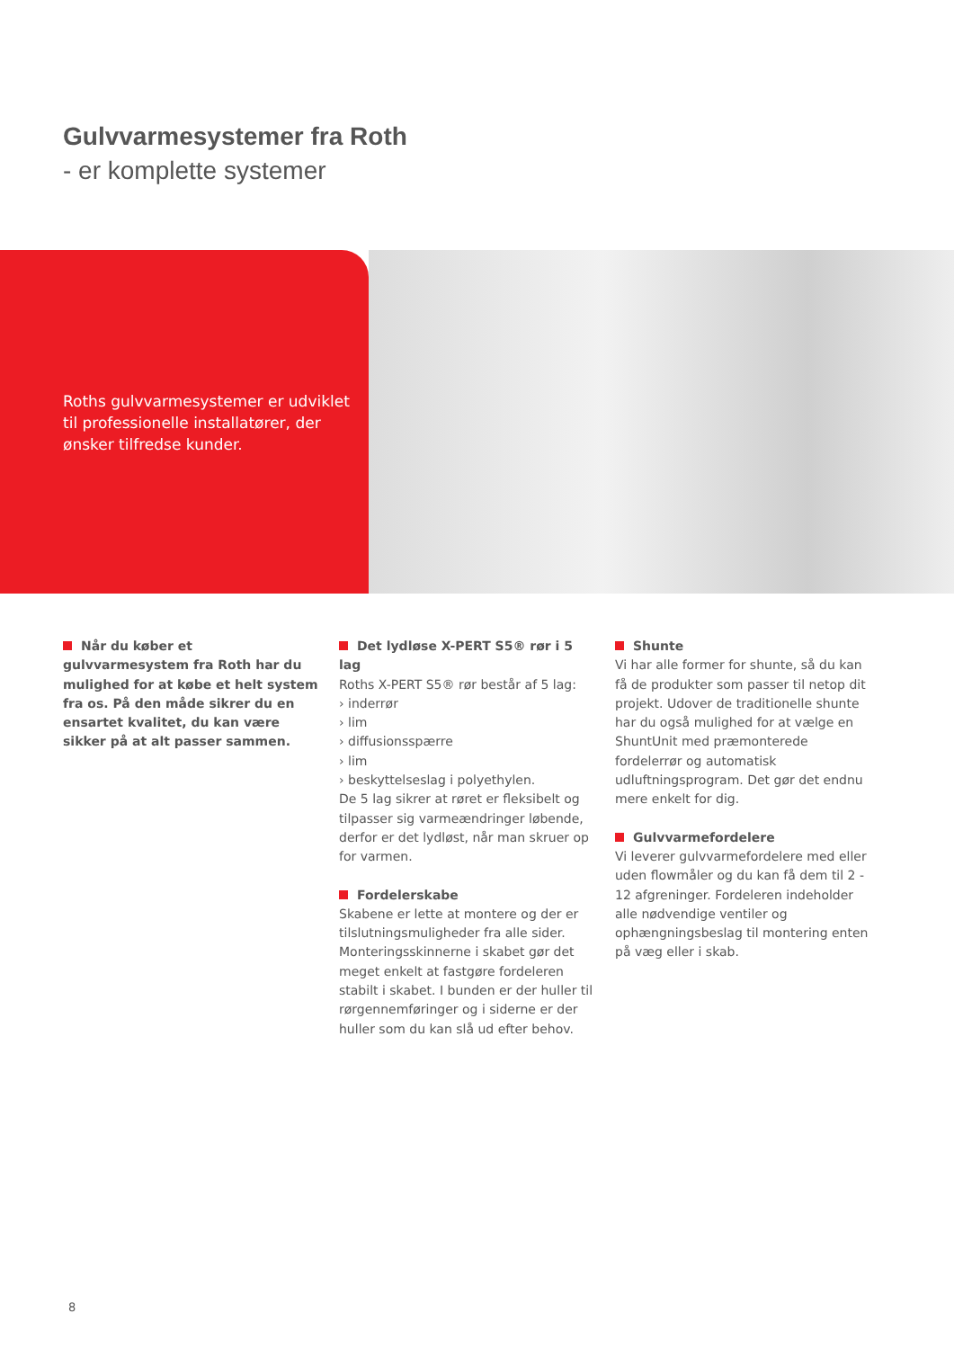Gulvvarmesystemer fra Roth
- er komplette systemer
Roths gulvvarmesystemer er udviklet til professionelle installatører, der ønsker tilfredse kunder.
Når du køber et gulvvarmesystem fra Roth har du mulighed for at købe et helt system fra os. På den måde sikrer du en ensartet kvalitet, du kan være sikker på at alt passer sammen.
Det lydløse X-PERT S5® rør i 5 lag
Roths X-PERT S5® rør består af 5 lag:
› inderrør
› lim
› diffusionsspærre
› lim
› beskyttelseslag i polyethylen.
De 5 lag sikrer at røret er fleksibelt og tilpasser sig varmeændringer løbende, derfor er det lydløst, når man skruer op for varmen.
Fordelerskabe
Skabene er lette at montere og der er tilslutningsmuligheder fra alle sider. Monteringsskinnerne i skabet gør det meget enkelt at fastgøre fordeleren stabilt i skabet. I bunden er der huller til rørgennemføringer og i siderne er der huller som du kan slå ud efter behov.
Shunte
Vi har alle former for shunte, så du kan få de produkter som passer til netop dit projekt. Udover de traditionelle shunte har du også mulighed for at vælge en ShuntUnit med præmonterede fordelerrør og automatisk udluftningsprogram. Det gør det endnu mere enkelt for dig.
Gulvvarmefordelere
Vi leverer gulvvarmefordelere med eller uden flowmåler og du kan få dem til 2 - 12 afgreninger. Fordeleren indeholder alle nødvendige ventiler og ophængningsbeslag til montering enten på væg eller i skab.
8